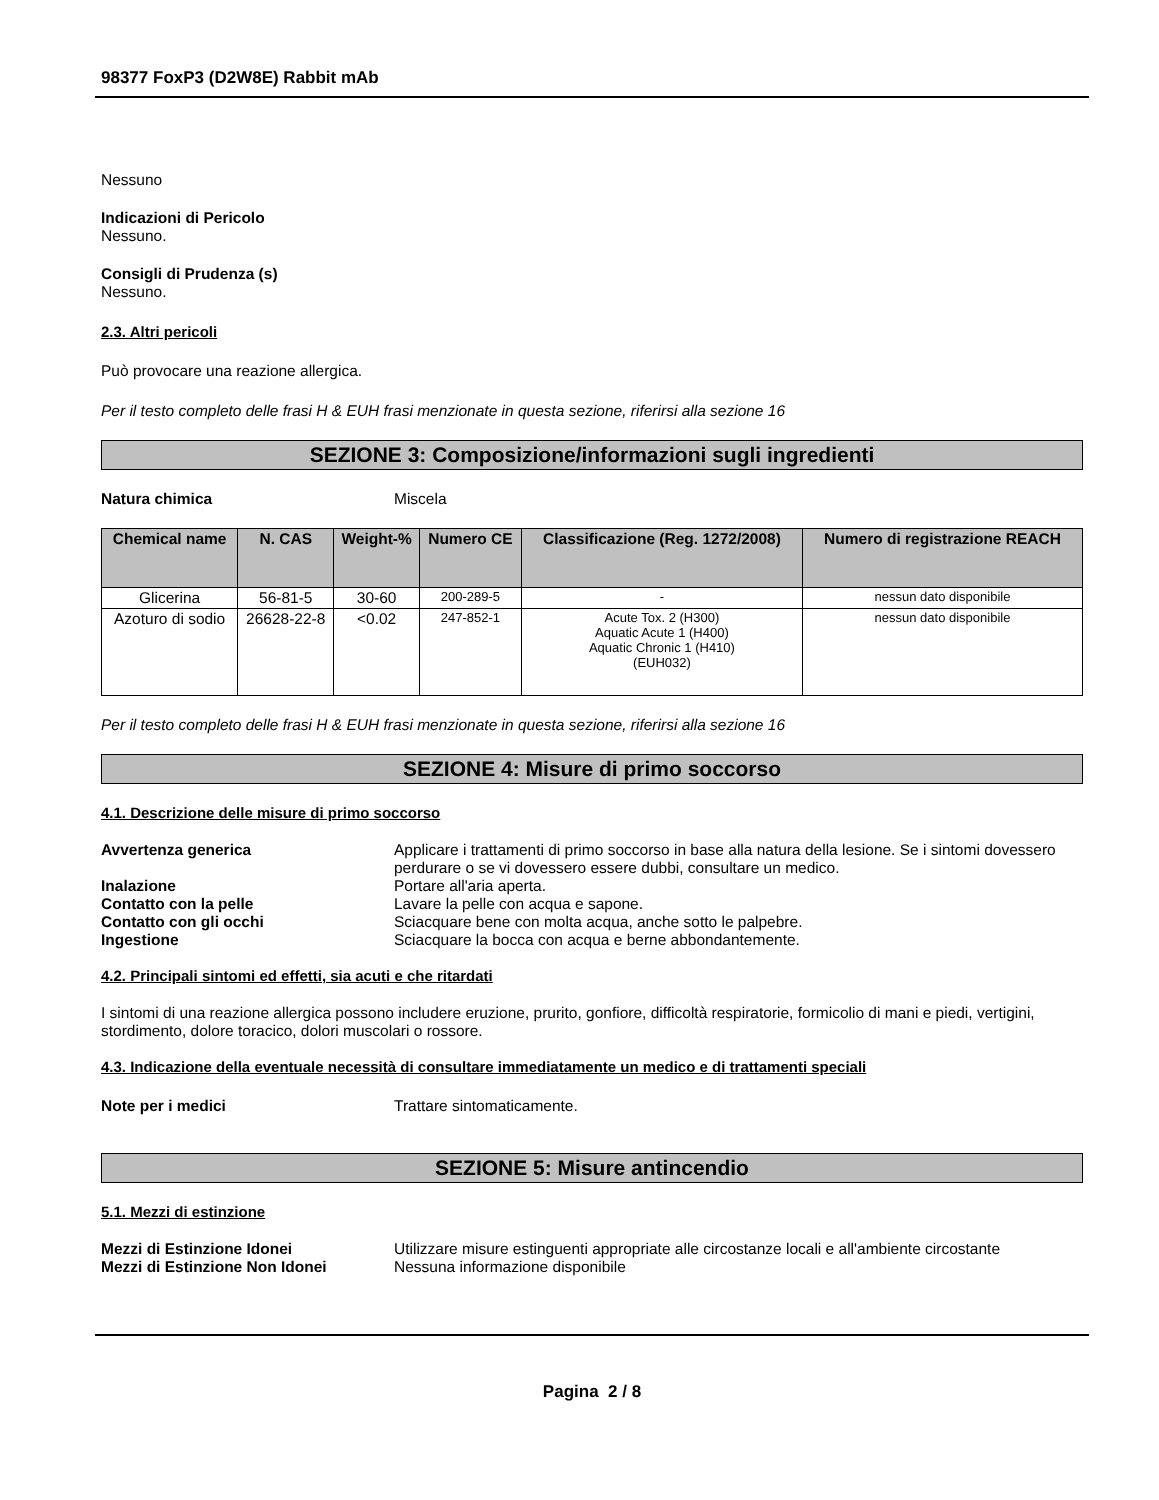98377 FoxP3 (D2W8E) Rabbit mAb
Nessuno
Indicazioni di Pericolo
Nessuno.
Consigli di Prudenza (s)
Nessuno.
2.3. Altri pericoli
Può provocare una reazione allergica.
Per il testo completo delle frasi H & EUH frasi menzionate in questa sezione, riferirsi alla sezione 16
SEZIONE 3: Composizione/informazioni sugli ingredienti
Natura chimica Miscela
| Chemical name | N. CAS | Weight-% | Numero CE | Classificazione (Reg. 1272/2008) | Numero di registrazione REACH |
| --- | --- | --- | --- | --- | --- |
| Glicerina | 56-81-5 | 30-60 | 200-289-5 | - | nessun dato disponibile |
| Azoturo di sodio | 26628-22-8 | <0.02 | 247-852-1 | Acute Tox. 2 (H300) Aquatic Acute 1 (H400) Aquatic Chronic 1 (H410) (EUH032) | nessun dato disponibile |
Per il testo completo delle frasi H & EUH frasi menzionate in questa sezione, riferirsi alla sezione 16
SEZIONE 4: Misure di primo soccorso
4.1. Descrizione delle misure di primo soccorso
Avvertenza generica Applicare i trattamenti di primo soccorso in base alla natura della lesione. Se i sintomi dovessero perdurare o se vi dovessero essere dubbi, consultare un medico.
Inalazione Portare all'aria aperta.
Contatto con la pelle Lavare la pelle con acqua e sapone.
Contatto con gli occhi Sciacquare bene con molta acqua, anche sotto le palpebre.
Ingestione Sciacquare la bocca con acqua e berne abbondantemente.
4.2. Principali sintomi ed effetti, sia acuti e che ritardati
I sintomi di una reazione allergica possono includere eruzione, prurito, gonfiore, difficoltà respiratorie, formicolio di mani e piedi, vertigini, stordimento, dolore toracico, dolori muscolari o rossore.
4.3. Indicazione della eventuale necessità di consultare immediatamente un medico e di trattamenti speciali
Note per i medici Trattare sintomaticamente.
SEZIONE 5: Misure antincendio
5.1. Mezzi di estinzione
Mezzi di Estinzione Idonei Utilizzare misure estinguenti appropriate alle circostanze locali e all'ambiente circostante
Mezzi di Estinzione Non Idonei Nessuna informazione disponibile
Pagina 2 / 8